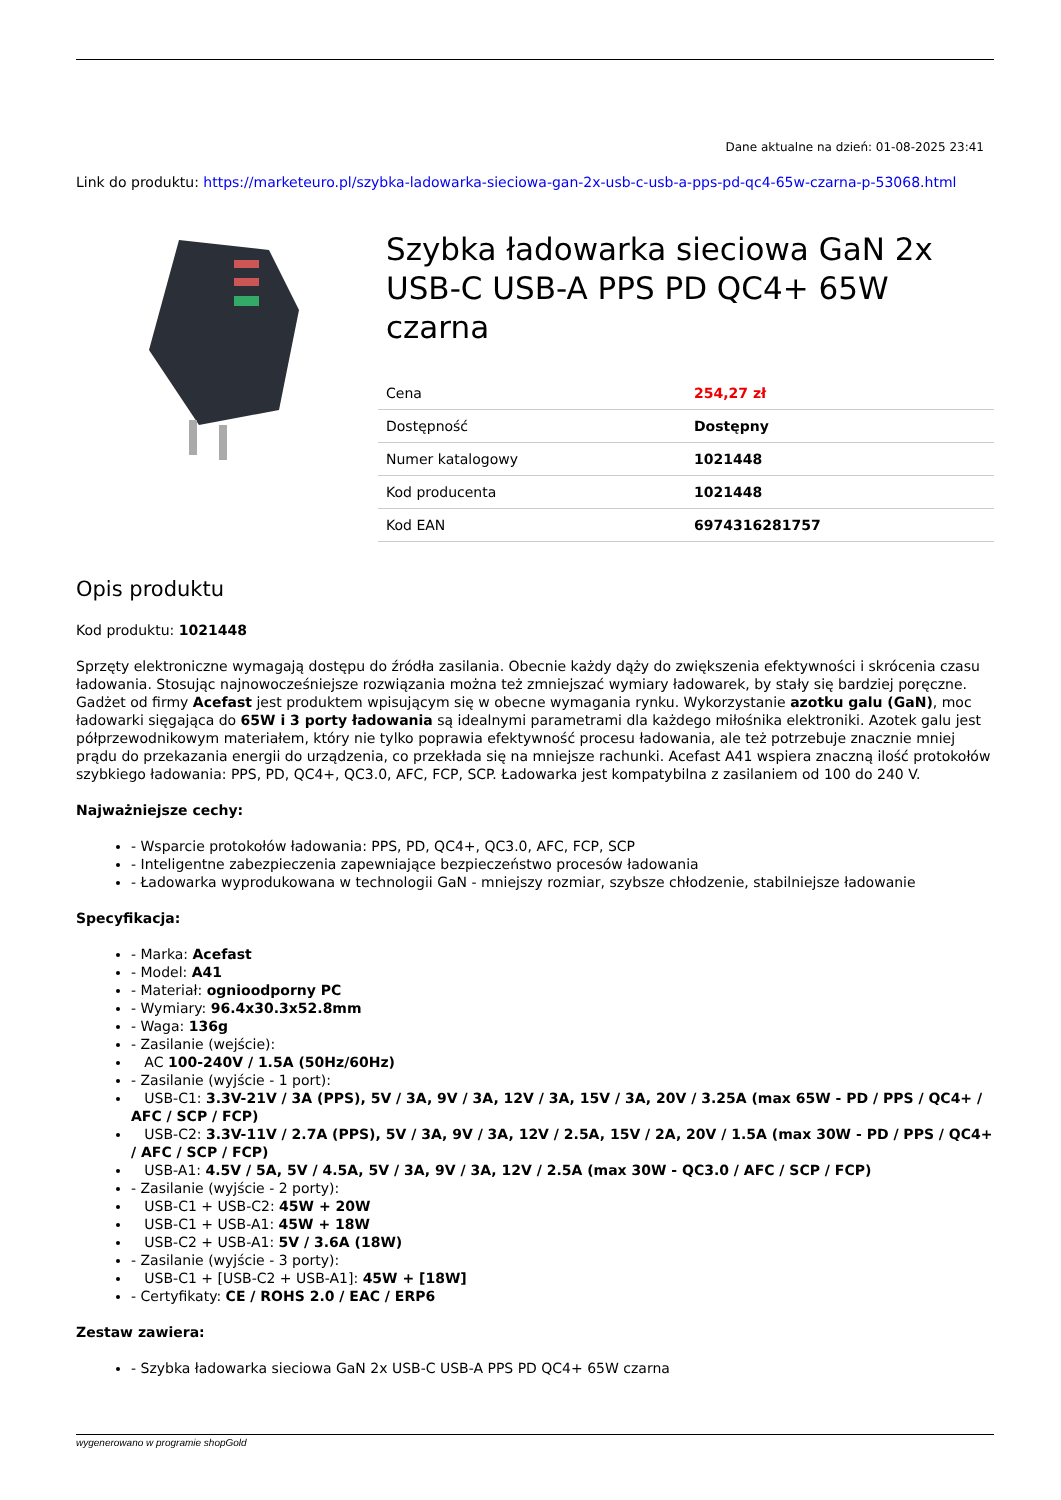Dane aktualne na dzień: 01-08-2025 23:41
Link do produktu: https://marketeuro.pl/szybka-ladowarka-sieciowa-gan-2x-usb-c-usb-a-pps-pd-qc4-65w-czarna-p-53068.html
Szybka ładowarka sieciowa GaN 2x USB-C USB-A PPS PD QC4+ 65W czarna
| Cena | 254,27 zł |
| Dostępność | Dostępny |
| Numer katalogowy | 1021448 |
| Kod producenta | 1021448 |
| Kod EAN | 6974316281757 |
Opis produktu
Kod produktu: 1021448
Sprzęty elektroniczne wymagają dostępu do źródła zasilania. Obecnie każdy dąży do zwiększenia efektywności i skrócenia czasu ładowania. Stosując najnowocześniejsze rozwiązania można też zmniejszać wymiary ładowarek, by stały się bardziej poręczne. Gadżet od firmy Acefast jest produktem wpisującym się w obecne wymagania rynku. Wykorzystanie azotku galu (GaN), moc ładowarki sięgająca do 65W i 3 porty ładowania są idealnymi parametrami dla każdego miłośnika elektroniki. Azotek galu jest półprzewodnikowym materiałem, który nie tylko poprawia efektywność procesu ładowania, ale też potrzebuje znacznie mniej prądu do przekazania energii do urządzenia, co przekłada się na mniejsze rachunki. Acefast A41 wspiera znaczną ilość protokołów szybkiego ładowania: PPS, PD, QC4+, QC3.0, AFC, FCP, SCP. Ładowarka jest kompatybilna z zasilaniem od 100 do 240 V.
Najważniejsze cechy:
- Wsparcie protokołów ładowania: PPS, PD, QC4+, QC3.0, AFC, FCP, SCP
- Inteligentne zabezpieczenia zapewniające bezpieczeństwo procesów ładowania
- Ładowarka wyprodukowana w technologii GaN - mniejszy rozmiar, szybsze chłodzenie, stabilniejsze ładowanie
Specyfikacja:
- Marka: Acefast
- Model: A41
- Materiał: ognioodporny PC
- Wymiary: 96.4x30.3x52.8mm
- Waga: 136g
- Zasilanie (wejście):
AC 100-240V / 1.5A (50Hz/60Hz)
- Zasilanie (wyjście - 1 port):
USB-C1: 3.3V-21V / 3A (PPS), 5V / 3A, 9V / 3A, 12V / 3A, 15V / 3A, 20V / 3.25A (max 65W - PD / PPS / QC4+ / AFC / SCP / FCP)
USB-C2: 3.3V-11V / 2.7A (PPS), 5V / 3A, 9V / 3A, 12V / 2.5A, 15V / 2A, 20V / 1.5A (max 30W - PD / PPS / QC4+ / AFC / SCP / FCP)
USB-A1: 4.5V / 5A, 5V / 4.5A, 5V / 3A, 9V / 3A, 12V / 2.5A (max 30W - QC3.0 / AFC / SCP / FCP)
- Zasilanie (wyjście - 2 porty):
USB-C1 + USB-C2: 45W + 20W
USB-C1 + USB-A1: 45W + 18W
USB-C2 + USB-A1: 5V / 3.6A (18W)
- Zasilanie (wyjście - 3 porty):
USB-C1 + [USB-C2 + USB-A1]: 45W + [18W]
- Certyfikaty: CE / ROHS 2.0 / EAC / ERP6
Zestaw zawiera:
- Szybka ładowarka sieciowa GaN 2x USB-C USB-A PPS PD QC4+ 65W czarna
wygenerowano w programie shopGold